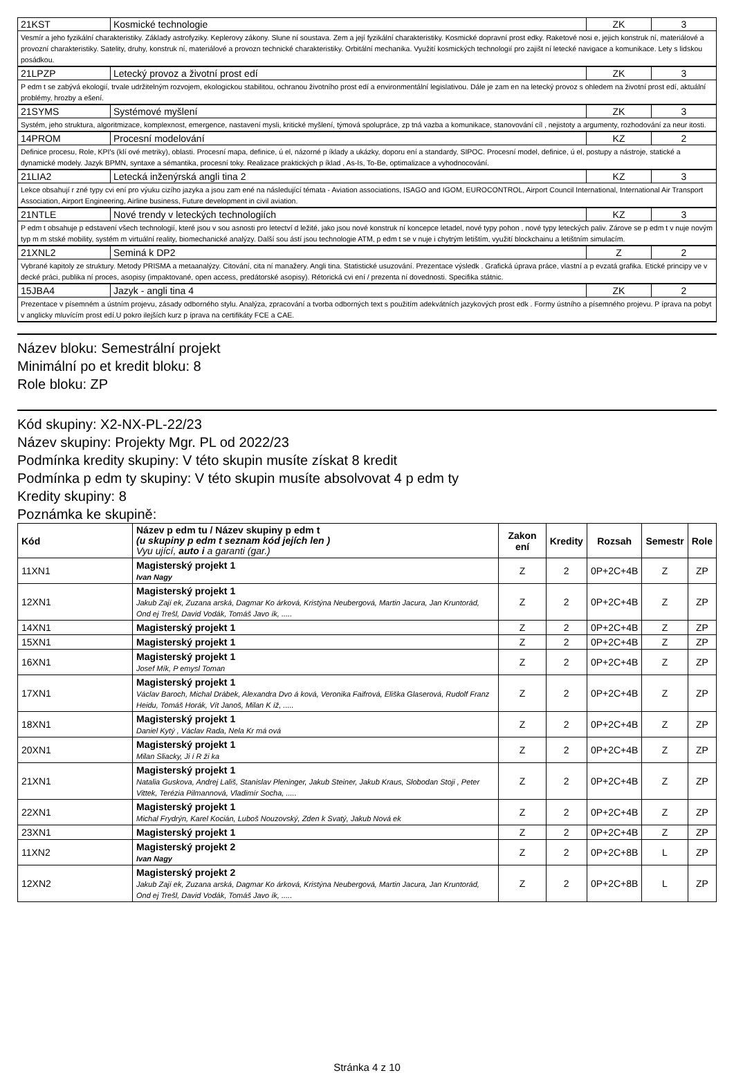| 21KST | Kosmické technologie | ZK | 3 |
| Vesmír a jeho fyzikální charakteristiky. Základy astrofyziky. Keplerovy zákony. Slune ní soustava. Zem a její fyzikální charakteristiky. Kosmické dopravní prost edky. Raketové nosi e, jejich konstruk ní, materiálové a provozní charakteristiky. Satelity, druhy, konstruk ní, materiálové a provozn technické charakteristiky. Orbitální mechanika. Využití kosmických technologií pro zajišt ní letecké navigace a komunikace. Lety s lidskou posádkou. | | | |
| 21LPZP | Letecký provoz a životní prost edí | ZK | 3 |
| P edm t se zabývá ekologií, trvale udržitelným rozvojem, ekologickou stabilitou, ochranou životního prost edí a environmentální legislativou. Dále je zam en na letecký provoz s ohledem na životní prost edí, aktuální problémy, hrozby a ešení. | | | |
| 21SYMS | Systémové myšlení | ZK | 3 |
| Systém, jeho struktura, algoritmizace, komplexnost, emergence, nastavení mysli, kritické myšlení, týmová spolupráce, zp tná vazba a komunikace, stanovování cíl , nejistoty a argumenty, rozhodování za neur itosti. | | | |
| 14PROM | Procesní modelování | KZ | 2 |
| Definice procesu, Role, KPI's (klí ové metriky), oblasti. Procesní mapa, definice, ú el, názorné p íklady a ukázky, doporu ení a standardy, SIPOC. Procesní model, definice, ú el, postupy a nástroje, statické a dynamické modely. Jazyk BPMN, syntaxe a sémantika, procesní toky. Realizace praktických p íklad , As-Is, To-Be, optimalizace a vyhodnocování. | | | |
| 21LIA2 | Letecká inženýrská angli tina 2 | KZ | 3 |
| Lekce obsahují r zné typy cvi ení pro výuku cizího jazyka a jsou zam ené na následující témata - Aviation associations, ISAGO and IGOM, EUROCONTROL, Airport Council International, International Air Transport Association, Airport Engineering, Airline business, Future development in civil aviation. | | | |
| 21NTLE | Nové trendy v leteckých technologiích | KZ | 3 |
| P edm t obsahuje p edstavení všech technologií, které jsou v sou asnosti pro letectví d ležité, jako jsou nové konstruk ní koncepce letadel, nové typy pohon , nové typy leteckých paliv. Zárove se p edm t v nuje novým typ m m stské mobility, systém m virtuální reality, biomechanické analýzy. Další sou ástí jsou technologie ATM, p edm t se v nuje i chytrým letištím, využití blockchainu a letištním simulacím. | | | |
| 21XNL2 | Seminá k DP2 | Z | 2 |
| Vybrané kapitoly ze struktury. Metody PRISMA a metaanalýzy. Citování, cita ní manažery. Angli tina. Statistické usuzování. Prezentace výsledk . Grafická úprava práce, vlastní a p evzatá grafika. Etické principy ve v decké práci, publika ní proces, asopisy (impaktované, open access, predátorské asopisy). Rétorická cvi ení / prezenta ní dovednosti. Specifika státnic. | | | |
| 15JBA4 | Jazyk - angli tina 4 | ZK | 2 |
| Prezentace v písemném a ústním projevu, zásady odborného stylu. Analýza, zpracování a tvorba odborných text s použitím adekvátních jazykových prost edk . Formy ústního a písemného projevu. P íprava na pobyt v anglicky mluvícím prost edí.U pokro ilejších kurz p íprava na certifikáty FCE a CAE. | | | |
Název bloku: Semestrální projekt
Minimální po et kredit bloku: 8
Role bloku: ZP
Kód skupiny: X2-NX-PL-22/23
Název skupiny: Projekty Mgr. PL od 2022/23
Podmínka kredity skupiny: V této skupin musíte získat 8 kredit
Podmínka p edm ty skupiny: V této skupin musíte absolvovat 4 p edm ty
Kredity skupiny: 8
Poznámka ke skupině:
| Kód | Název p edm tu / Název skupiny p edm t (u skupiny p edm t seznam kód jejích len ) Vyu ující, auto i a garanti (gar.) | Zakon ení | Kredity | Rozsah | Semestr | Role |
| --- | --- | --- | --- | --- | --- | --- |
| 11XN1 | Magisterský projekt 1 Ivan Nagy | Z | 2 | 0P+2C+4B | Z | ZP |
| 12XN1 | Magisterský projekt 1 Jakub Zají ek, Zuzana arská, Dagmar Ko árková, Kristýna Neubergová, Martin Jacura, Jan Kruntorád, Ond ej Trešl, David Vodák, Tomáš Javo ík, ..... | Z | 2 | 0P+2C+4B | Z | ZP |
| 14XN1 | Magisterský projekt 1 | Z | 2 | 0P+2C+4B | Z | ZP |
| 15XN1 | Magisterský projekt 1 | Z | 2 | 0P+2C+4B | Z | ZP |
| 16XN1 | Magisterský projekt 1 Josef Mík, P emysl Toman | Z | 2 | 0P+2C+4B | Z | ZP |
| 17XN1 | Magisterský projekt 1 Václav Baroch, Michal Drábek, Alexandra Dvo á ková, Veronika Faifrová, Eliška Glaserová, Rudolf Franz Heidu, Tomáš Horák, Vít Janoš, Milan K íž, ..... | Z | 2 | 0P+2C+4B | Z | ZP |
| 18XN1 | Magisterský projekt 1 Daniel Kytý , Václav Rada, Nela Kr má ová | Z | 2 | 0P+2C+4B | Z | ZP |
| 20XN1 | Magisterský projekt 1 Milan Sliacky, Ji í R ži ka | Z | 2 | 0P+2C+4B | Z | ZP |
| 21XN1 | Magisterský projekt 1 Natalia Guskova, Andrej Lališ, Stanislav Pleninger, Jakub Steiner, Jakub Kraus, Slobodan Stoji , Peter Vittek, Terézia Pilmannová, Vladimír Socha, ..... | Z | 2 | 0P+2C+4B | Z | ZP |
| 22XN1 | Magisterský projekt 1 Michal Frydrýn, Karel Kocián, Luboš Nouzovský, Zden k Svatý, Jakub Nová ek | Z | 2 | 0P+2C+4B | Z | ZP |
| 23XN1 | Magisterský projekt 1 | Z | 2 | 0P+2C+4B | Z | ZP |
| 11XN2 | Magisterský projekt 2 Ivan Nagy | Z | 2 | 0P+2C+8B | L | ZP |
| 12XN2 | Magisterský projekt 2 Jakub Zají ek, Zuzana arská, Dagmar Ko árková, Kristýna Neubergová, Martin Jacura, Jan Kruntorád, Ond ej Trešl, David Vodák, Tomáš Javo ík, ..... | Z | 2 | 0P+2C+8B | L | ZP |
Stránka 4 z 10